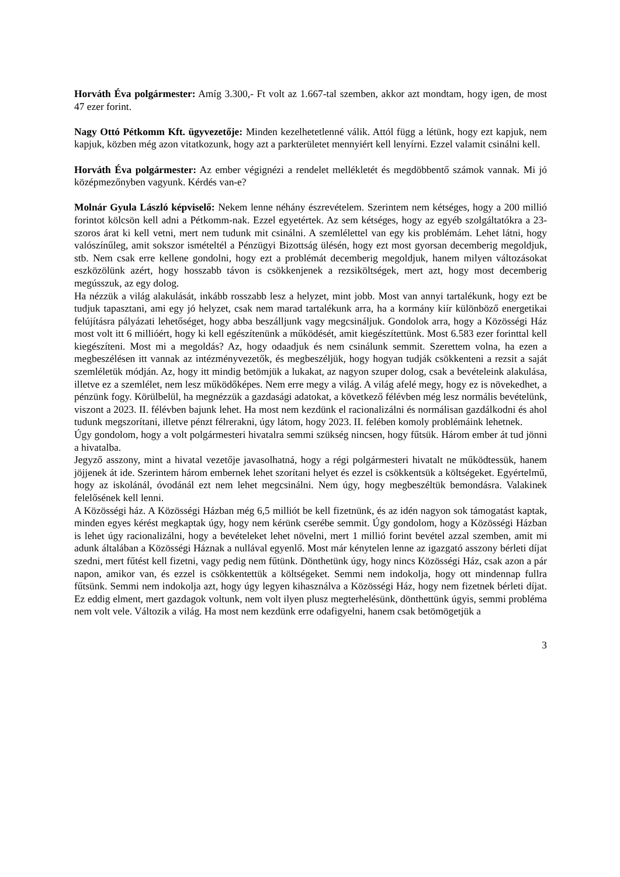Horváth Éva polgármester: Amíg 3.300,- Ft volt az 1.667-tal szemben, akkor azt mondtam, hogy igen, de most 47 ezer forint.
Nagy Ottó Pétkomm Kft. ügyvezetője: Minden kezelhetetlenné válik. Attól függ a létünk, hogy ezt kapjuk, nem kapjuk, közben még azon vitatkozunk, hogy azt a parkterületet mennyiért kell lenyírni. Ezzel valamit csinálni kell.
Horváth Éva polgármester: Az ember végignézi a rendelet mellékletét és megdöbbentő számok vannak. Mi jó középmezőnyben vagyunk. Kérdés van-e?
Molnár Gyula László képviselő: Nekem lenne néhány észrevételem. Szerintem nem kétséges, hogy a 200 millió forintot kölcsön kell adni a Pétkomm-nak. Ezzel egyetértek. Az sem kétséges, hogy az egyéb szolgáltatókra a 23-szoros árat ki kell vetni, mert nem tudunk mit csinálni. A szemlélettel van egy kis problémám. Lehet látni, hogy valószínűleg, amit sokszor ismételtél a Pénzügyi Bizottság ülésén, hogy ezt most gyorsan decemberig megoldjuk, stb. Nem csak erre kellene gondolni, hogy ezt a problémát decemberig megoldjuk, hanem milyen változásokat eszközölünk azért, hogy hosszabb távon is csökkenjenek a rezsiköltségek, mert azt, hogy most decemberig megússzuk, az egy dolog.
Ha nézzük a világ alakulását, inkább rosszabb lesz a helyzet, mint jobb. Most van annyi tartalékunk, hogy ezt be tudjuk tapasztani, ami egy jó helyzet, csak nem marad tartalékunk arra, ha a kormány kiír különböző energetikai felújításra pályázati lehetőséget, hogy abba beszálljunk vagy megcsináljuk. Gondolok arra, hogy a Közösségi Ház most volt itt 6 millióért, hogy ki kell egészítenünk a működését, amit kiegészítettünk. Most 6.583 ezer forinttal kell kiegészíteni. Most mi a megoldás? Az, hogy odaadjuk és nem csinálunk semmit. Szerettem volna, ha ezen a megbeszélésen itt vannak az intézményvezetők, és megbeszéljük, hogy hogyan tudják csökkenteni a rezsit a saját szemléletük módján. Az, hogy itt mindig betömjük a lukakat, az nagyon szuper dolog, csak a bevételeink alakulása, illetve ez a szemlélet, nem lesz működőképes. Nem erre megy a világ. A világ afelé megy, hogy ez is növekedhet, a pénzünk fogy. Körülbelül, ha megnézzük a gazdasági adatokat, a következő félévben még lesz normális bevételünk, viszont a 2023. II. félévben bajunk lehet. Ha most nem kezdünk el racionalizálni és normálisan gazdálkodni és ahol tudunk megszorítani, illetve pénzt félrerakni, úgy látom, hogy 2023. II. felében komoly problémáink lehetnek.
Úgy gondolom, hogy a volt polgármesteri hivatalra semmi szükség nincsen, hogy fűtsük. Három ember át tud jönni a hivatalba.
Jegyző asszony, mint a hivatal vezetője javasolhatná, hogy a régi polgármesteri hivatalt ne működtessük, hanem jöjjenek át ide. Szerintem három embernek lehet szorítani helyet és ezzel is csökkentsük a költségeket. Egyértelmű, hogy az iskolánál, óvodánál ezt nem lehet megcsinálni. Nem úgy, hogy megbeszéltük bemondásra. Valakinek felelősének kell lenni.
A Közösségi ház. A Közösségi Házban még 6,5 milliót be kell fizetnünk, és az idén nagyon sok támogatást kaptak, minden egyes kérést megkaptak úgy, hogy nem kérünk cserébe semmit. Úgy gondolom, hogy a Közösségi Házban is lehet úgy racionalizálni, hogy a bevételeket lehet növelni, mert 1 millió forint bevétel azzal szemben, amit mi adunk általában a Közösségi Háznak a nullával egyenlő. Most már kénytelen lenne az igazgató asszony bérleti díjat szedni, mert fűtést kell fizetni, vagy pedig nem fűtünk. Dönthetünk úgy, hogy nincs Közösségi Ház, csak azon a pár napon, amikor van, és ezzel is csökkentettük a költségeket. Semmi nem indokolja, hogy ott mindennap fullra fűtsünk. Semmi nem indokolja azt, hogy úgy legyen kihasználva a Közösségi Ház, hogy nem fizetnek bérleti díjat. Ez eddig elment, mert gazdagok voltunk, nem volt ilyen plusz megterhelésünk, dönthettünk úgyis, semmi probléma nem volt vele. Változik a világ. Ha most nem kezdünk erre odafigyelni, hanem csak betömögetjük a
3